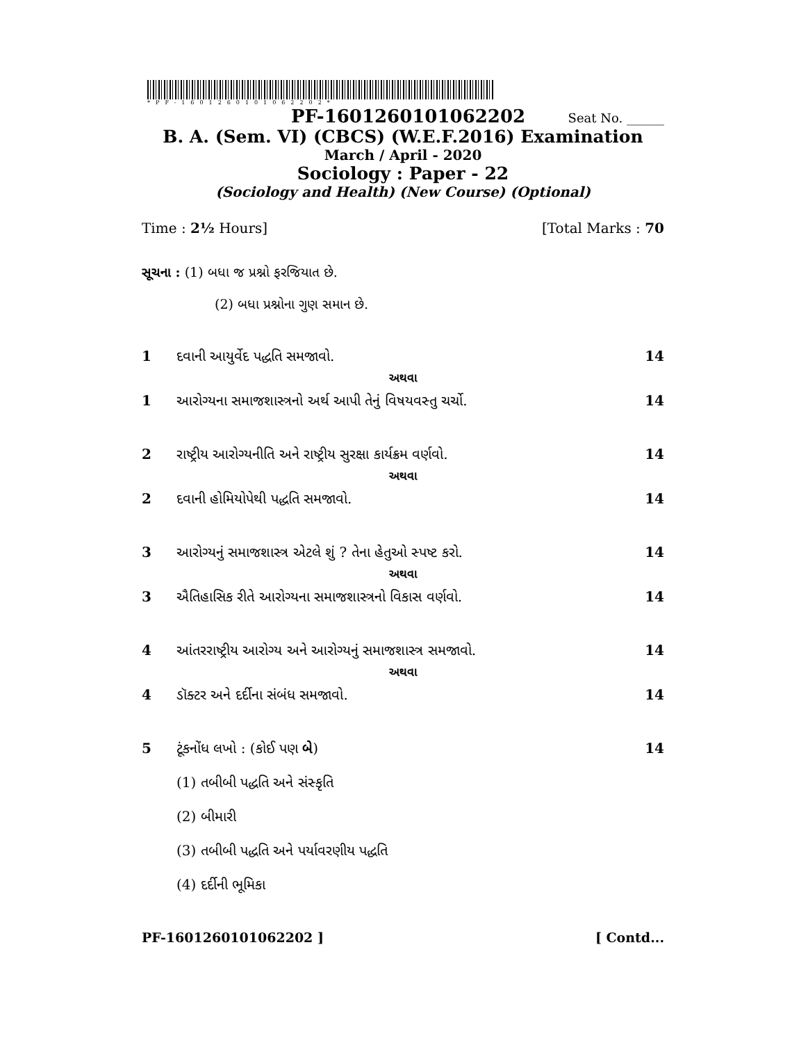*PF-1601260101062202*
PF-1601260101062202 Seat No. ______
B. A. (Sem. VI) (CBCS) (W.E.F.2016) Examination
March / April - 2020
Sociology : Paper - 22
(Sociology and Health) (New Course) (Optional)
Time : 2½ Hours] [Total Marks : 70
સૂચના : (1) બધા જ પ્રશ્નો ફરજિયાત છે.
(2) બધા પ્રશ્નોના ગુણ સમાન છે.
1 દવાની આયુર્વેદ પદ્ધતિ સમજાવો. 14
અથવા
1 આરોગ્યના સમાજશાસ્ત્રનો અર્થ આપી તેનું વિષયવસ્તુ ચર્ચો. 14
2 રાષ્ટ્રીય આરોગ્યનીતિ અને રાષ્ટ્રીય સુરક્ષા કાર્યક્રમ વર્ણવો. 14
અથવા
2 દવાની હોમિયોપેથી પદ્ધતિ સમજાવો. 14
3 આરોગ્યનું સમાજશાસ્ત્ર એટલે શું ? તેના હેતુઓ સ્પષ્ટ કરો. 14
અથવા
3 ઐતિહાસિક રીતે આરોગ્યના સમાજશાસ્ત્રનો વિકાસ વર્ણવો. 14
4 આંતરરાષ્ટ્રીય આરોગ્ય અને આરોગ્યનું સમાજશાસ્ત્ર સમજાવો. 14
અથવા
4 ડૉક્ટર અને દર્દીના સંબંધ સમજાવો. 14
5 ટૂંકનોંધ લખો : (કોઈ પણ બે) 14
(1) તબીબી પદ્ધતિ અને સંસ્કૃતિ
(2) બીમારી
(3) તબીબી પદ્ધતિ અને પર્યાવરણીય પદ્ધતિ
(4) દર્દીની ભૂમિકા
PF-1601260101062202 ] [ Contd...